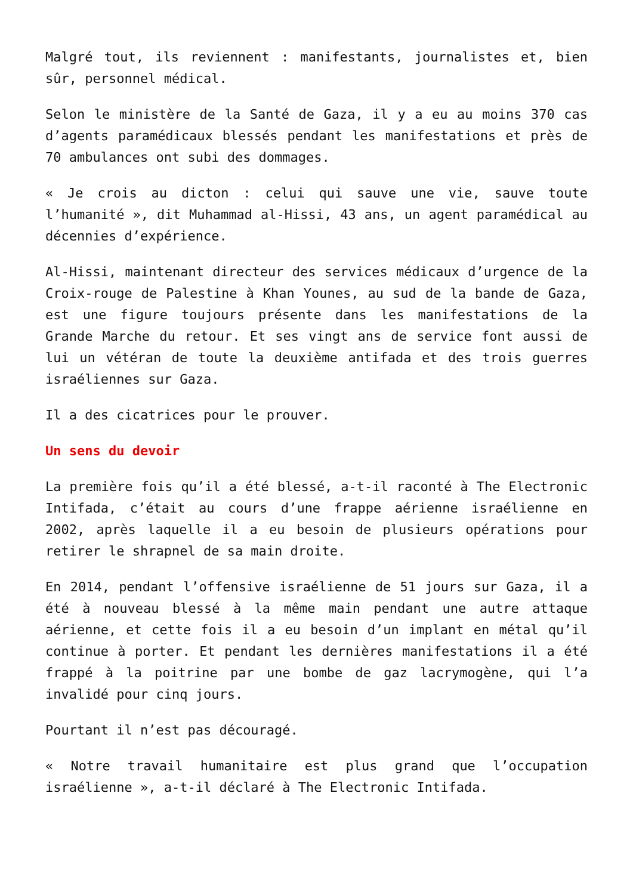Malgré tout, ils reviennent : manifestants, journalistes et, bien sûr, personnel médical.
Selon le ministère de la Santé de Gaza, il y a eu au moins 370 cas d’agents paramédicaux blessés pendant les manifestations et près de 70 ambulances ont subi des dommages.
« Je crois au dicton : celui qui sauve une vie, sauve toute l’humanité », dit Muhammad al-Hissi, 43 ans, un agent paramédical au décennies d’expérience.
Al-Hissi, maintenant directeur des services médicaux d’urgence de la Croix-rouge de Palestine à Khan Younes, au sud de la bande de Gaza, est une figure toujours présente dans les manifestations de la Grande Marche du retour. Et ses vingt ans de service font aussi de lui un vétéran de toute la deuxième antifada et des trois guerres israéliennes sur Gaza.
Il a des cicatrices pour le prouver.
Un sens du devoir
La première fois qu’il a été blessé, a-t-il raconté à The Electronic Intifada, c’était au cours d’une frappe aérienne israélienne en 2002, après laquelle il a eu besoin de plusieurs opérations pour retirer le shrapnel de sa main droite.
En 2014, pendant l’offensive israélienne de 51 jours sur Gaza, il a été à nouveau blessé à la même main pendant une autre attaque aérienne, et cette fois il a eu besoin d’un implant en métal qu’il continue à porter. Et pendant les dernières manifestations il a été frappé à la poitrine par une bombe de gaz lacrymogène, qui l’a invalidé pour cinq jours.
Pourtant il n’est pas découragé.
« Notre travail humanitaire est plus grand que l’occupation israélienne », a-t-il déclaré à The Electronic Intifada.